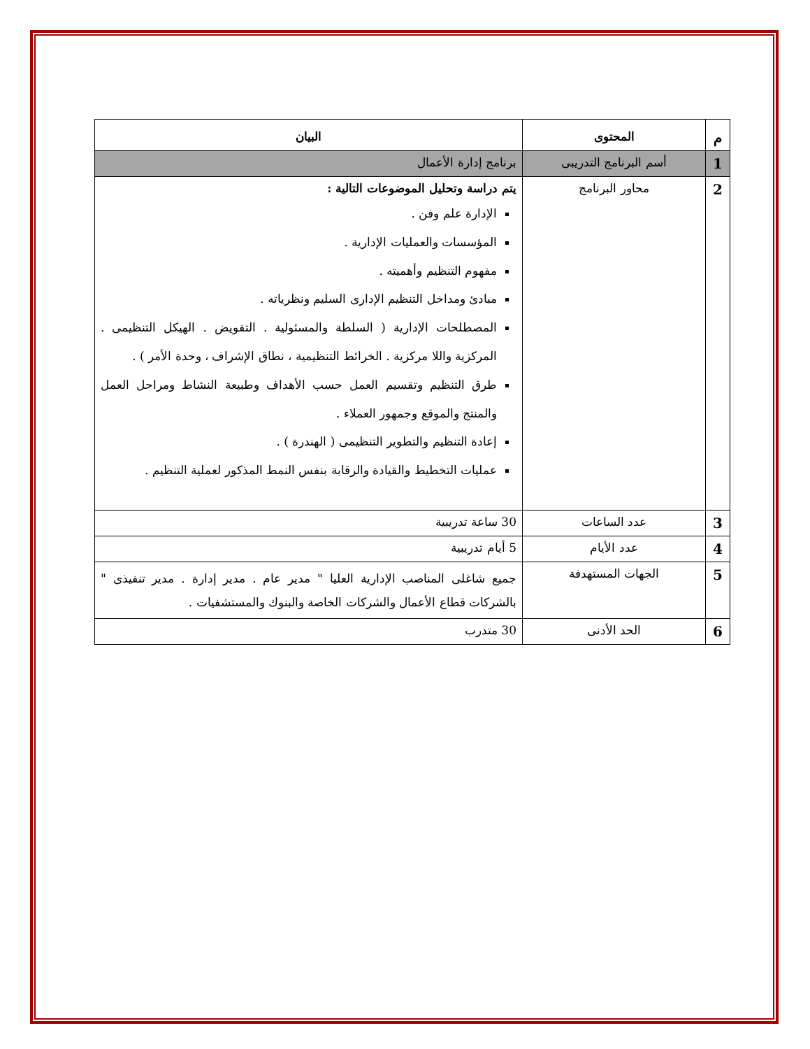| م | المحتوى | البيان |
| --- | --- | --- |
| 1 | أسم البرنامج التدريبى | برنامج إدارة الأعمال |
| 2 | محاور البرنامج | يتم دراسة وتحليل الموضوعات التالية : الإدارة علم وفن . المؤسسات والعمليات الإدارية . مفهوم التنظيم وأهميته . مبادئ ومداخل التنظيم الإدارى السليم ونظرياته . المصطلحات الإدارية ( السلطة والمسئولية . التفويض . الهيكل التنظيمى . المركزية واللا مركزية . الخرائط التنظيمية ، نطاق الإشراف ، وحدة الأمر ) . طرق التنظيم وتقسيم العمل حسب الأهداف وطبيعة النشاط ومراحل العمل والمنتج والموقع وجمهور العملاء . إعادة التنظيم والتطوير التنظيمى ( الهندرة ) . عمليات التخطيط والقيادة والرقابة بنفس النمط المذكور لعملية التنظيم . |
| 3 | عدد الساعات | 30 ساعة تدريبية |
| 4 | عدد الأيام | 5 أيام تدريبية |
| 5 | الجهات المستهدفة | جميع شاغلى المناصب الإدارية العليا " مدير عام . مدير إدارة . مدير تنفيذى " بالشركات قطاع الأعمال والشركات الخاصة والبنوك والمستشفيات . |
| 6 | الحد الأدنى | 30 متدرب |